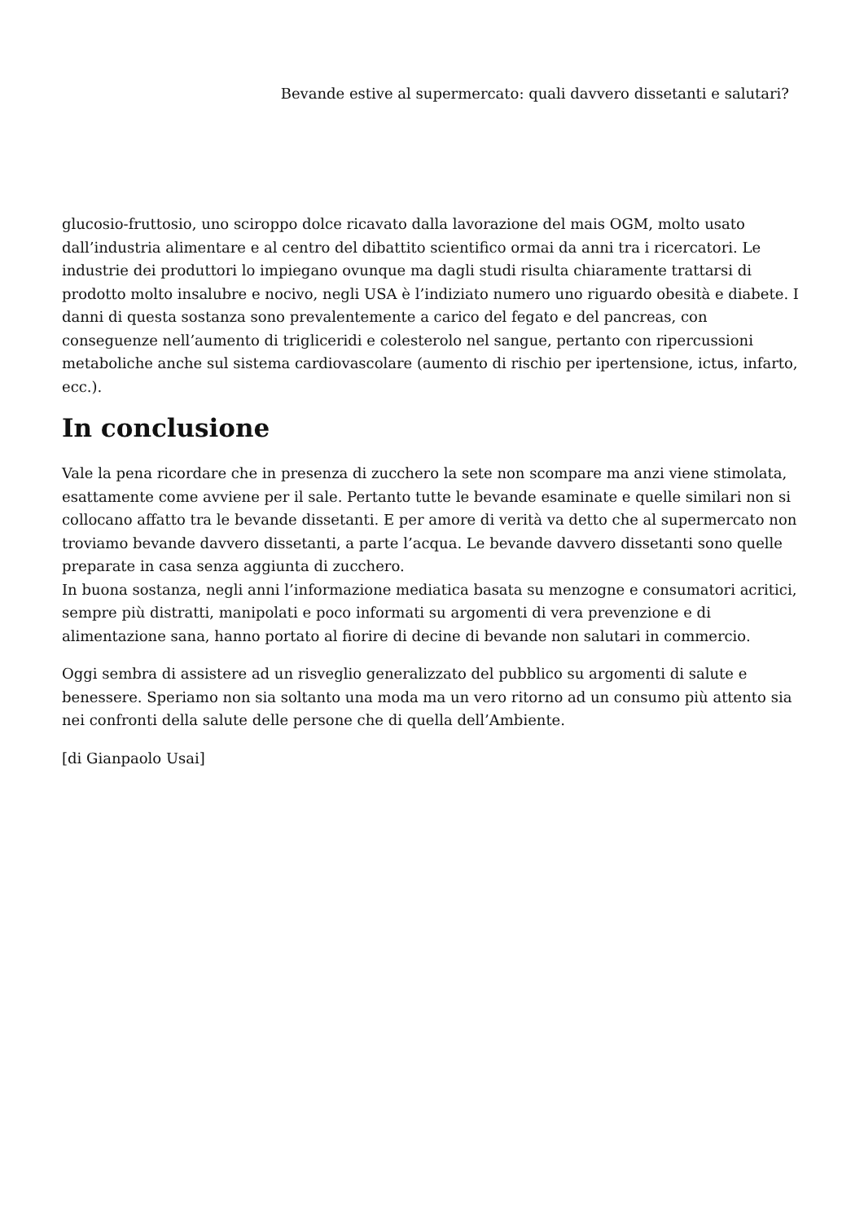Bevande estive al supermercato: quali davvero dissetanti e salutari?
glucosio-fruttosio, uno sciroppo dolce ricavato dalla lavorazione del mais OGM, molto usato dall’industria alimentare e al centro del dibattito scientifico ormai da anni tra i ricercatori. Le industrie dei produttori lo impiegano ovunque ma dagli studi risulta chiaramente trattarsi di prodotto molto insalubre e nocivo, negli USA è l’indiziato numero uno riguardo obesità e diabete. I danni di questa sostanza sono prevalentemente a carico del fegato e del pancreas, con conseguenze nell’aumento di trigliceridi e colesterolo nel sangue, pertanto con ripercussioni metaboliche anche sul sistema cardiovascolare (aumento di rischio per ipertensione, ictus, infarto, ecc.).
In conclusione
Vale la pena ricordare che in presenza di zucchero la sete non scompare ma anzi viene stimolata, esattamente come avviene per il sale. Pertanto tutte le bevande esaminate e quelle similari non si collocano affatto tra le bevande dissetanti. E per amore di verità va detto che al supermercato non troviamo bevande davvero dissetanti, a parte l’acqua. Le bevande davvero dissetanti sono quelle preparate in casa senza aggiunta di zucchero.
In buona sostanza, negli anni l’informazione mediatica basata su menzogne e consumatori acritici, sempre più distratti, manipolati e poco informati su argomenti di vera prevenzione e di alimentazione sana, hanno portato al fiorire di decine di bevande non salutari in commercio.
Oggi sembra di assistere ad un risveglio generalizzato del pubblico su argomenti di salute e benessere. Speriamo non sia soltanto una moda ma un vero ritorno ad un consumo più attento sia nei confronti della salute delle persone che di quella dell’Ambiente.
[di Gianpaolo Usai]